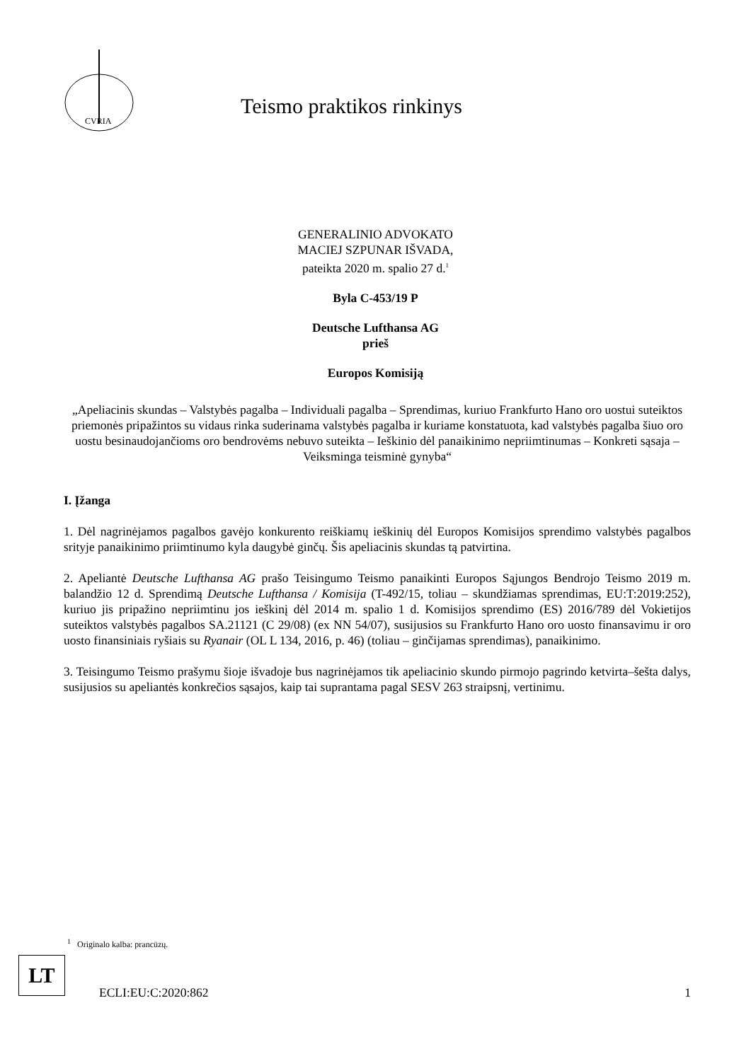CVRIA
Teismo praktikos rinkinys
GENERALINIO ADVOKATO
MACIEJ SZPUNAR IŠVADA,
pateikta 2020 m. spalio 27 d.<sup>1</sup>
Byla C-453/19 P
Deutsche Lufthansa AG
prieš
Europos Komisiją
„Apeliacinis skundas – Valstybės pagalba – Individuali pagalba – Sprendimas, kuriuo Frankfurto Hano oro uostui suteiktos priemonės pripažintos su vidaus rinka suderinama valstybės pagalba ir kuriame konstatuota, kad valstybės pagalba šiuo oro uostu besinaudojančioms oro bendrovėms nebuvo suteikta – Ieškinio dėl panaikinimo nepriimtinumas – Konkreti sąsaja – Veiksminga teisminė gynyba“
I. Įžanga
1. Dėl nagrinėjamos pagalbos gavėjo konkurento reiškiamų ieškinių dėl Europos Komisijos sprendimo valstybės pagalbos srityje panaikinimo priimtinumo kyla daugybė ginčų. Šis apeliacinis skundas tą patvirtina.
2. Apeliantė Deutsche Lufthansa AG prašo Teisingumo Teismo panaikinti Europos Sąjungos Bendrojo Teismo 2019 m. balandžio 12 d. Sprendimą Deutsche Lufthansa / Komisija (T-492/15, toliau – skundžiamas sprendimas, EU:T:2019:252), kuriuo jis pripažino nepriimtinu jos ieškinį dėl 2014 m. spalio 1 d. Komisijos sprendimo (ES) 2016/789 dėl Vokietijos suteiktos valstybės pagalbos SA.21121 (C 29/08) (ex NN 54/07), susijusios su Frankfurto Hano oro uosto finansavimu ir oro uosto finansiniais ryšiais su Ryanair (OL L 134, 2016, p. 46) (toliau – ginčijamas sprendimas), panaikinimo.
3. Teisingumo Teismo prašymu šioje išvadoje bus nagrinėjamos tik apeliacinio skundo pirmojo pagrindo ketvirta–šešta dalys, susijusios su apeliantės konkrečios sąsajos, kaip tai suprantama pagal SESV 263 straipsnį, vertinimu.
<sup>1</sup> Originalo kalba: prancūzų.
LT
ECLI:EU:C:2020:862 1